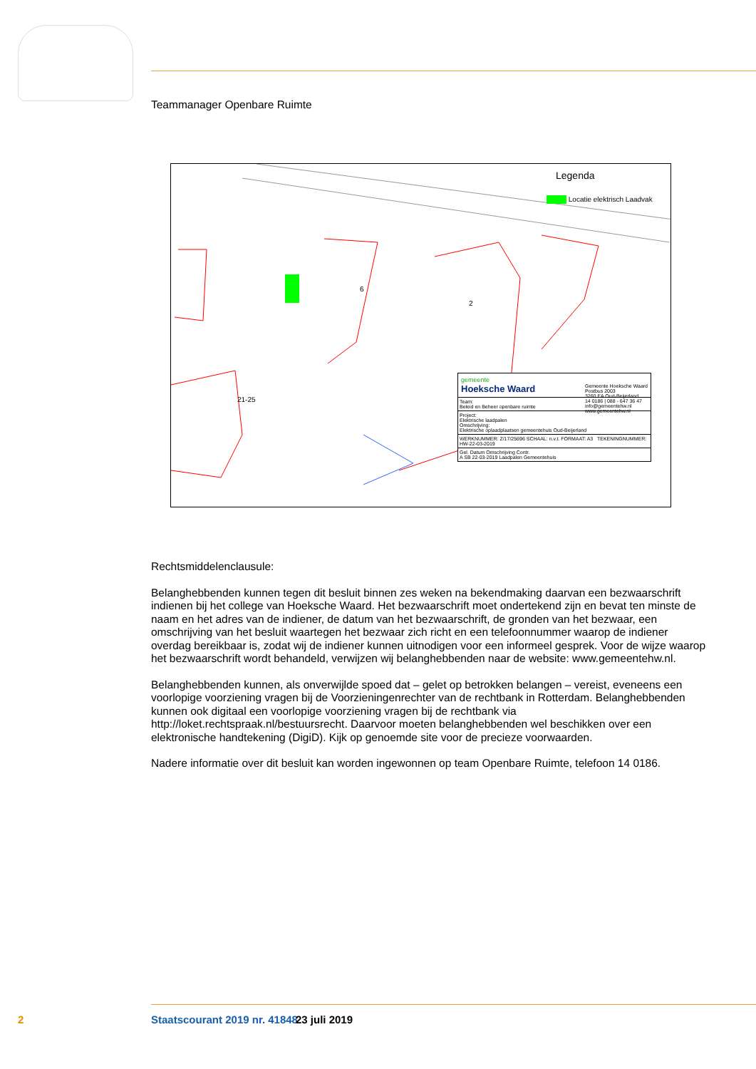Teammanager Openbare Ruimte
Legenda
Locatie elektrisch Laadvak
21-25
6
2
gemeente
Hoeksche Waard Gemeente Hoeksche Waard
Postbus 2003
3260 EA Oud-Beijerland
14 0186 | 088 - 647 36 47
info@gemeentehw.nl
www.gemeentehw.nl
Team:
Beleid en Beheer openbare ruimte
Project:
Elektrische laadpalen
Omschrijving:
Elektrische oplaadplaatsen gemeentehuis Oud-Beijerland
WERKNUMMER: Z/17/25696 SCHAAL: n.v.t. FORMAAT: A3 TEKENINGNUMMER: HW-22-03-2019
Gel. Datum Omschrijving Contr.
A SB 22-03-2019 Laadpalen Gemeentehuis
Rechtsmiddelenclausule:
Belanghebbenden kunnen tegen dit besluit binnen zes weken na bekendmaking daarvan een bezwaarschrift indienen bij het college van Hoeksche Waard. Het bezwaarschrift moet ondertekend zijn en bevat ten minste de naam en het adres van de indiener, de datum van het bezwaarschrift, de gronden van het bezwaar, een omschrijving van het besluit waartegen het bezwaar zich richt en een telefoonnummer waarop de indiener overdag bereikbaar is, zodat wij de indiener kunnen uitnodigen voor een informeel gesprek. Voor de wijze waarop het bezwaarschrift wordt behandeld, verwijzen wij belanghebbenden naar de website: www.gemeentehw.nl.
Belanghebbenden kunnen, als onverwijlde spoed dat – gelet op betrokken belangen – vereist, eveneens een voorlopige voorziening vragen bij de Voorzieningenrechter van de rechtbank in Rotterdam. Belanghebbenden kunnen ook digitaal een voorlopige voorziening vragen bij de rechtbank via http://loket.rechtspraak.nl/bestuursrecht. Daarvoor moeten belanghebbenden wel beschikken over een elektronische handtekening (DigiD). Kijk op genoemde site voor de precieze voorwaarden.
Nadere informatie over dit besluit kan worden ingewonnen op team Openbare Ruimte, telefoon 14 0186.
2 Staatscourant 2019 nr. 41848 23 juli 2019